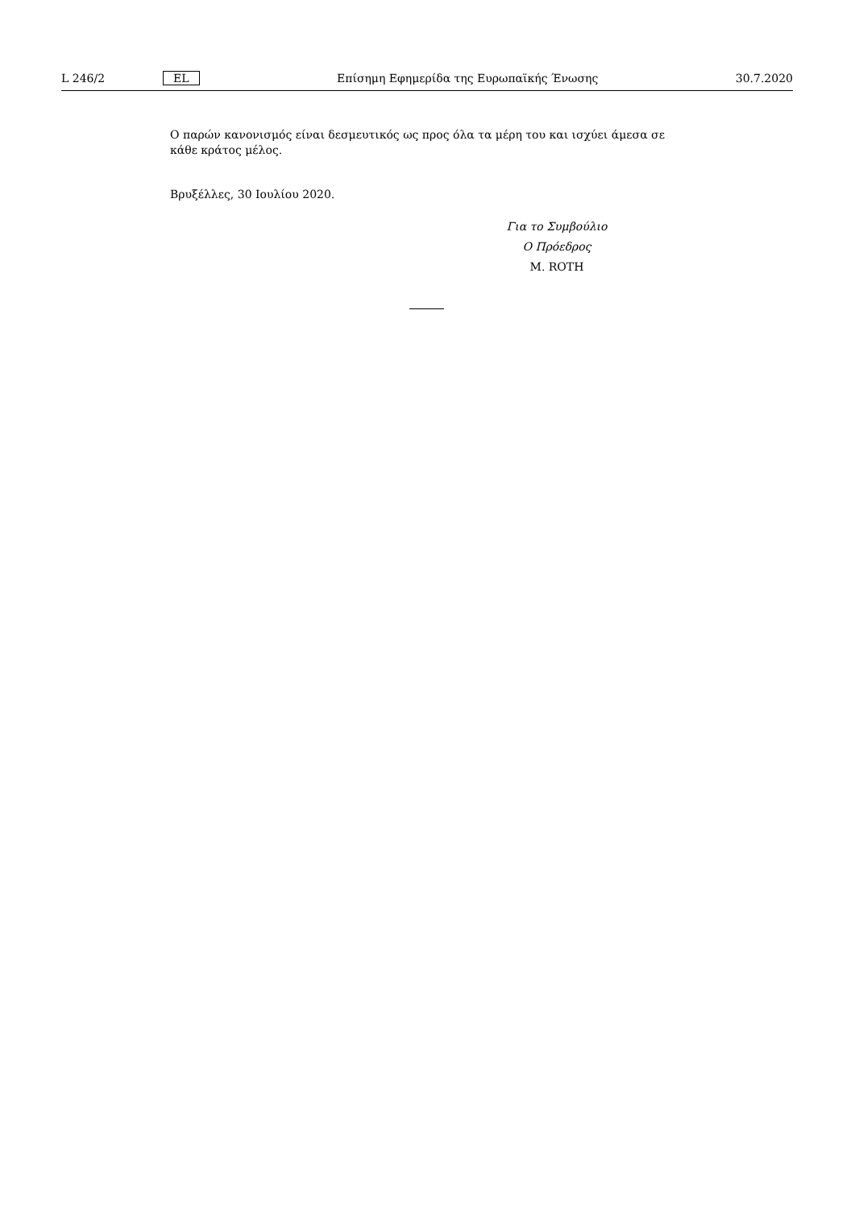L 246/2 EL Επίσημη Εφημερίδα της Ευρωπαϊκής Ένωσης 30.7.2020
Ο παρών κανονισμός είναι δεσμευτικός ως προς όλα τα μέρη του και ισχύει άμεσα σε κάθε κράτος μέλος.
Βρυξέλλες, 30 Ιουλίου 2020.
Για το Συμβούλιο
Ο Πρόεδρος
M. ROTH